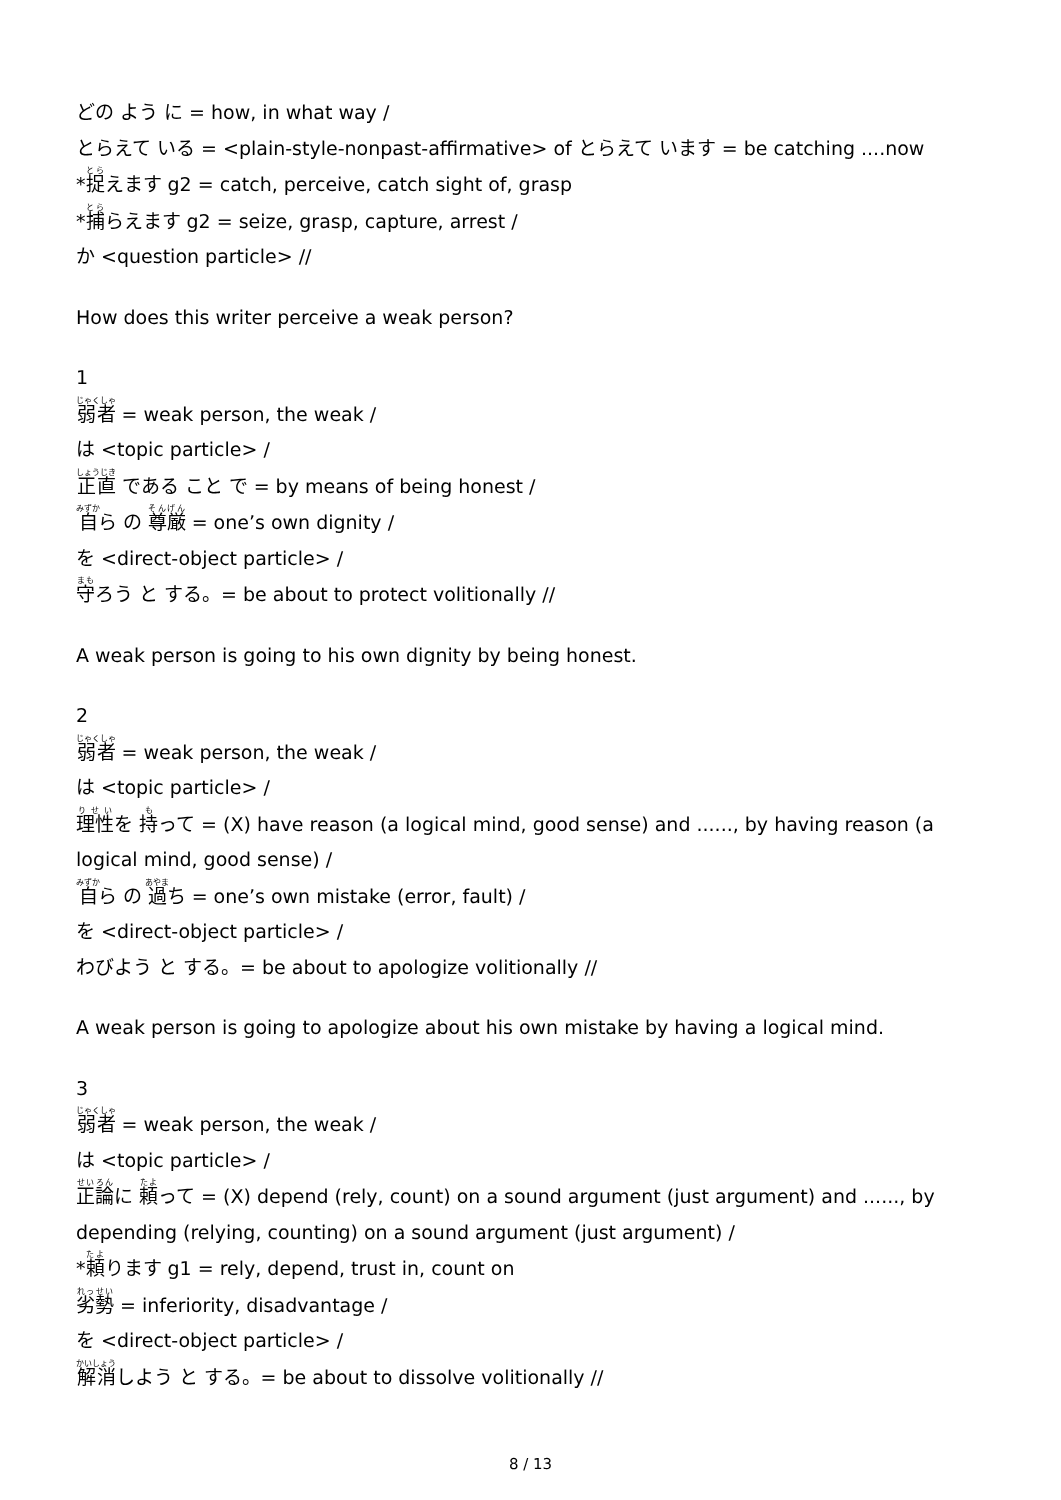どの よう に = how, in what way /
とらえて いる = <plain-style-nonpast-affirmative> of とらえて います = be catching ....now
*捉えます g2 = catch, perceive, catch sight of, grasp
*捕らえます g2 = seize, grasp, capture, arrest /
か <question particle> //
How does this writer perceive a weak person?
1
弱者 = weak person, the weak /
は <topic particle> /
正直 である こと で = by means of being honest /
自ら の 尊厳 = one’s own dignity /
を <direct-object particle> /
守ろう と する。= be about to protect volitionally //
A weak person is going to his own dignity by being honest.
2
弱者 = weak person, the weak /
は <topic particle> /
理性を 持って = (X) have reason (a logical mind, good sense) and ......, by having reason (a logical mind, good sense) /
自ら の 過ち = one’s own mistake (error, fault) /
を <direct-object particle> /
わびよう と する。= be about to apologize volitionally //
A weak person is going to apologize about his own mistake by having a logical mind.
3
弱者 = weak person, the weak /
は <topic particle> /
正論に 頼って = (X) depend (rely, count) on a sound argument (just argument) and ......, by depending (relying, counting) on a sound argument (just argument) /
*頼ります g1 = rely, depend, trust in, count on
劣勢 = inferiority, disadvantage /
を <direct-object particle> /
解消しよう と する。= be about to dissolve volitionally //
8 / 13